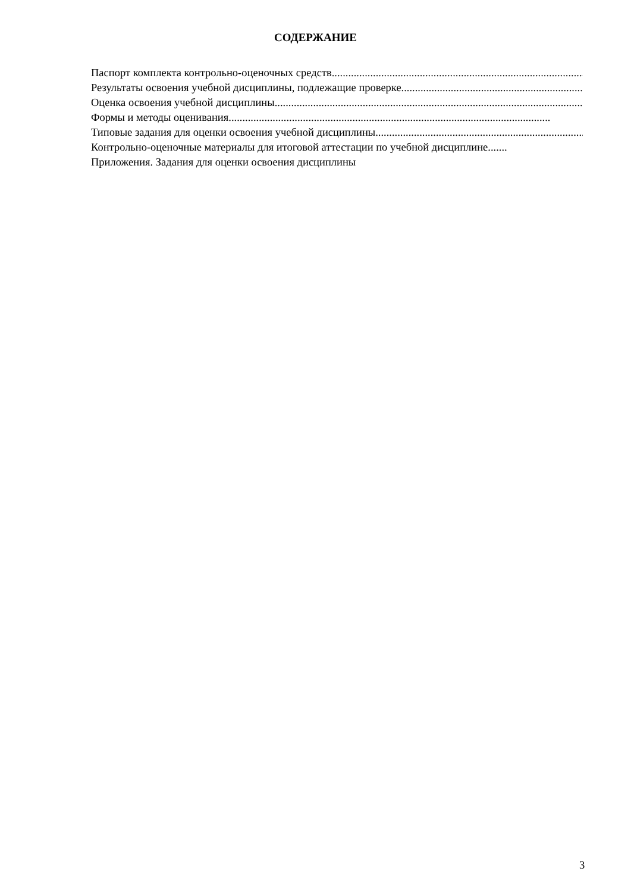СОДЕРЖАНИЕ
Паспорт комплекта контрольно-оценочных средств.....................................................................................................................
Результаты освоения учебной дисциплины, подлежащие проверке .....................................................................................................................
Оценка освоения учебной дисциплины.....................................................................................................................
Формы и методы оценивания.....................................................................................................................
Типовые задания для оценки освоения учебной дисциплины .....................................................................................................................
Контрольно-оценочные материалы для итоговой аттестации по учебной дисциплине .......
Приложения. Задания для оценки освоения дисциплины
3